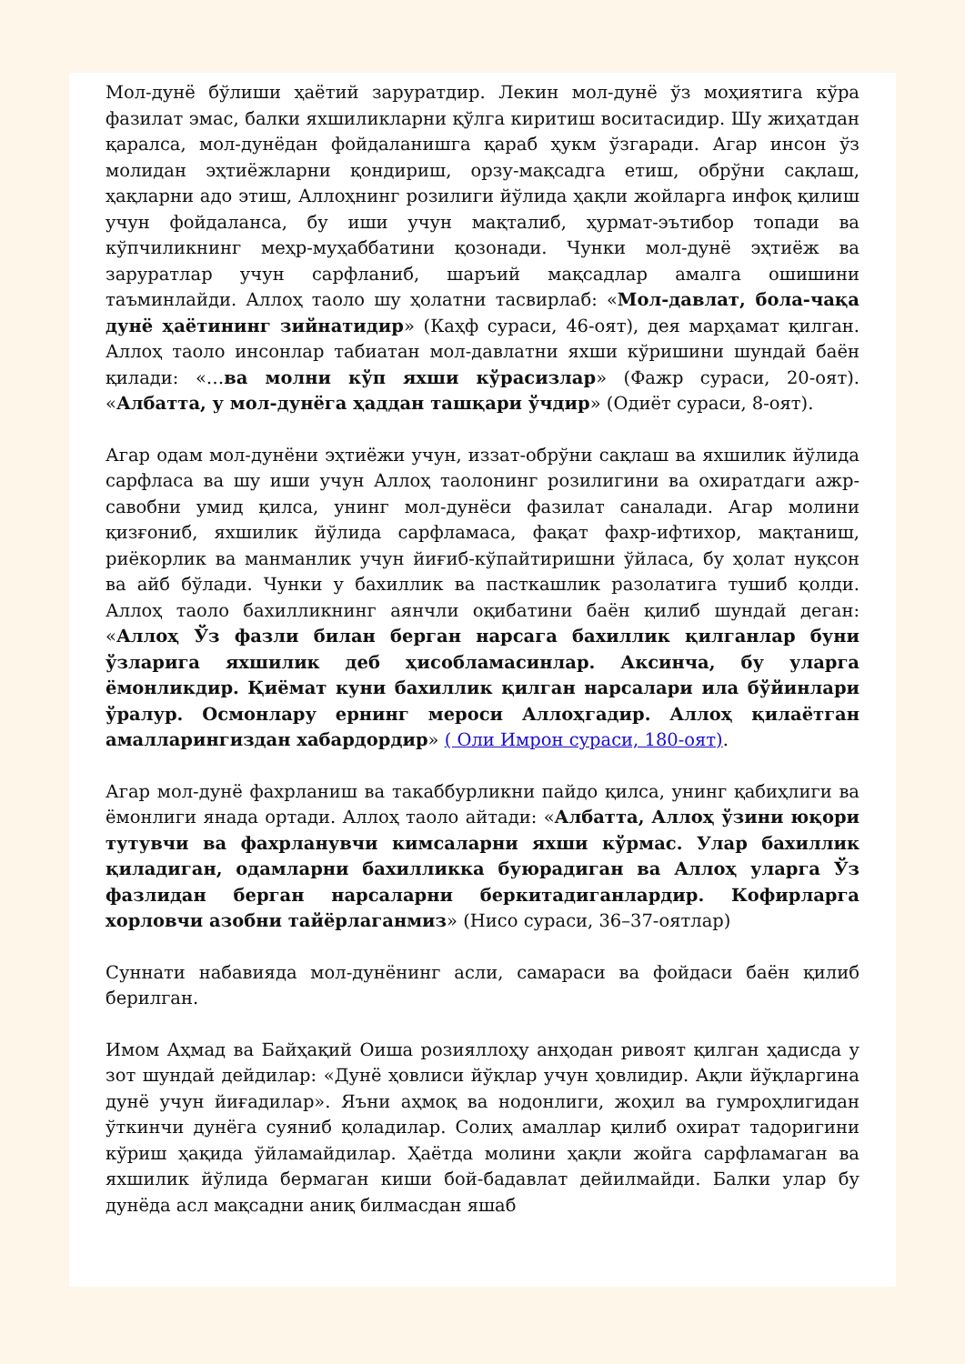Мол-дунё бўлиши ҳаётий заруратдир. Лекин мол-дунё ўз моҳиятига кўра фазилат эмас, балки яхшиликларни қўлга киритиш воситасидир. Шу жиҳатдан қаралса, мол-дунёдан фойдаланишга қараб ҳукм ўзгаради. Агар инсон ўз молидан эҳтиёжларни қондириш, орзу-мақсадга етиш, обрўни сақлаш, ҳақларни адо этиш, Аллоҳнинг розилиги йўлида ҳақли жойларга инфоқ қилиш учун фойдаланса, бу иши учун мақталиб, ҳурмат-эътибор топади ва кўпчиликнинг меҳр-муҳаббатини қозонади. Чунки мол-дунё эҳтиёж ва заруратлар учун сарфланиб, шаръий мақсадлар амалга ошишини таъминлайди. Аллоҳ таоло шу ҳолатни тасвирлаб: «Мол-давлат, бола-чақа дунё ҳаётининг зийнатидир» (Каҳф сураси, 46-оят), дея марҳамат қилган. Аллоҳ таоло инсонлар табиатан мол-давлатни яхши кўришини шундай баён қилади: «…ва молни кўп яхши кўрасизлар» (Фажр сураси, 20-оят). «Албатта, у мол-дунёга ҳаддан ташқари ўчдир» (Одиёт сураси, 8-оят).
Агар одам мол-дунёни эҳтиёжи учун, иззат-обрўни сақлаш ва яхшилик йўлида сарфласа ва шу иши учун Аллоҳ таолонинг розилигини ва охиратдаги ажр-савобни умид қилса, унинг мол-дунёси фазилат саналади. Агар молини қизғониб, яхшилик йўлида сарфламаса, фақат фахр-ифтихор, мақтаниш, риёкорлик ва манманлик учун йиғиб-кўпайтиришни ўйласа, бу ҳолат нуқсон ва айб бўлади. Чунки у бахиллик ва пасткашлик разолатига тушиб қолди. Аллоҳ таоло бахилликнинг аянчли оқибатини баён қилиб шундай деган: «Аллоҳ Ўз фазли билан берган нарсага бахиллик қилганлар буни ўзларига яхшилик деб ҳисобламасинлар. Аксинча, бу уларга ёмонликдир. Қиёмат куни бахиллик қилган нарсалари ила бўйинлари ўралур. Осмонлару ернинг мероси Аллоҳгадир. Аллоҳ қилаётган амалларингиздан хабардордир» ( Оли Имрон сураси, 180-оят).
Агар мол-дунё фахрланиш ва такаббурликни пайдо қилса, унинг қабиҳлиги ва ёмонлиги янада ортади. Аллоҳ таоло айтади: «Албатта, Аллоҳ ўзини юқори тутувчи ва фахрланувчи кимсаларни яхши кўрмас. Улар бахиллик қиладиган, одамларни бахилликка буюрадиган ва Аллоҳ уларга Ўз фазлидан берган нарсаларни беркитадиганлардир. Кофирларга хорловчи азобни тайёрлаганмиз» (Нисо сураси, 36–37-оятлар)
Суннати набавияда мол-дунёнинг асли, самараси ва фойдаси баён қилиб берилган.
Имом Аҳмад ва Байҳақий Оиша розияллоҳу анҳодан ривоят қилган ҳадисда у зот шундай дейдилар: «Дунё ҳовлиси йўқлар учун ҳовлидир. Ақли йўқларгина дунё учун йиғадилар». Яъни аҳмоқ ва нодонлиги, жоҳил ва гумроҳлигидан ўткинчи дунёга суяниб қоладилар. Солиҳ амаллар қилиб охират тадоригини кўриш ҳақида ўйламайдилар. Ҳаётда молини ҳақли жойга сарфламаган ва яхшилик йўлида бермаган киши бой-бадавлат дейилмайди. Балки улар бу дунёда асл мақсадни аниқ билмасдан яшаб